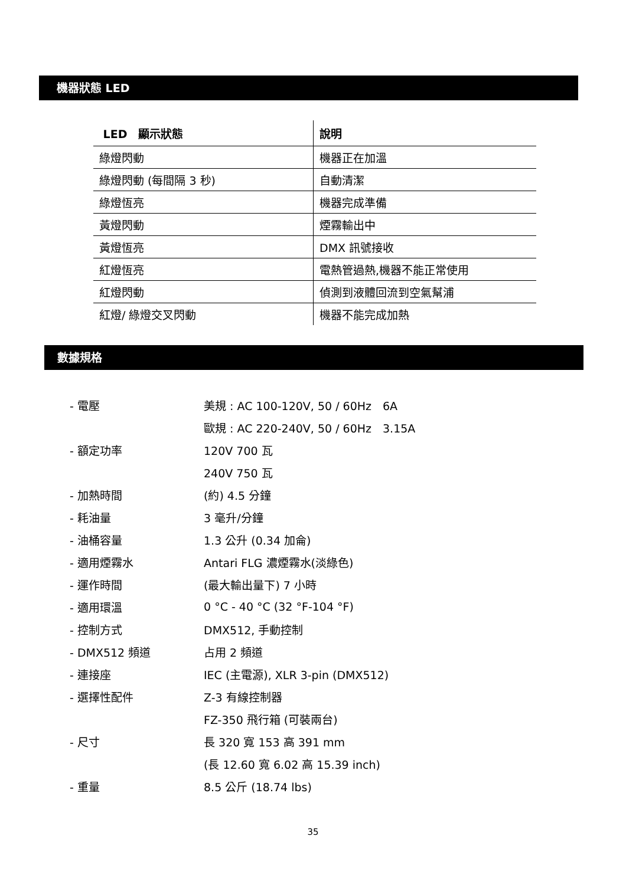機器狀態 LED
| LED 顯示狀態 | 說明 |
| --- | --- |
| 綠燈閃動 | 機器正在加溫 |
| 綠燈閃動 (每間隔 3 秒) | 自動清潔 |
| 綠燈恆亮 | 機器完成準備 |
| 黃燈閃動 | 煙霧輸出中 |
| 黃燈恆亮 | DMX 訊號接收 |
| 紅燈恆亮 | 電熱管過熱,機器不能正常使用 |
| 紅燈閃動 | 偵測到液體回流到空氣幫浦 |
| 紅燈/ 綠燈交叉閃動 | 機器不能完成加熱 |
數據規格
| - 電壓 | 美規 : AC 100-120V, 50 / 60Hz 6A |
| | 歐規 : AC 220-240V, 50 / 60Hz 3.15A |
| - 額定功率 | 120V 700 瓦 |
| | 240V 750 瓦 |
| - 加熱時間 | (約) 4.5 分鐘 |
| - 耗油量 | 3 毫升/分鐘 |
| - 油桶容量 | 1.3 公升 (0.34 加侖) |
| - 適用煙霧水 | Antari FLG 濃煙霧水(淡綠色) |
| - 運作時間 | (最大輸出量下) 7 小時 |
| - 適用環溫 | 0 °C - 40 °C (32 °F-104 °F) |
| - 控制方式 | DMX512, 手動控制 |
| - DMX512 頻道 | 占用 2 頻道 |
| - 連接座 | IEC (主電源), XLR 3-pin (DMX512) |
| - 選擇性配件 | Z-3 有線控制器 |
| | FZ-350 飛行箱 (可裝兩台) |
| - 尺寸 | 長 320 寬 153 高 391 mm |
| | (長 12.60 寬 6.02 高 15.39 inch) |
| - 重量 | 8.5 公斤 (18.74 lbs) |
35